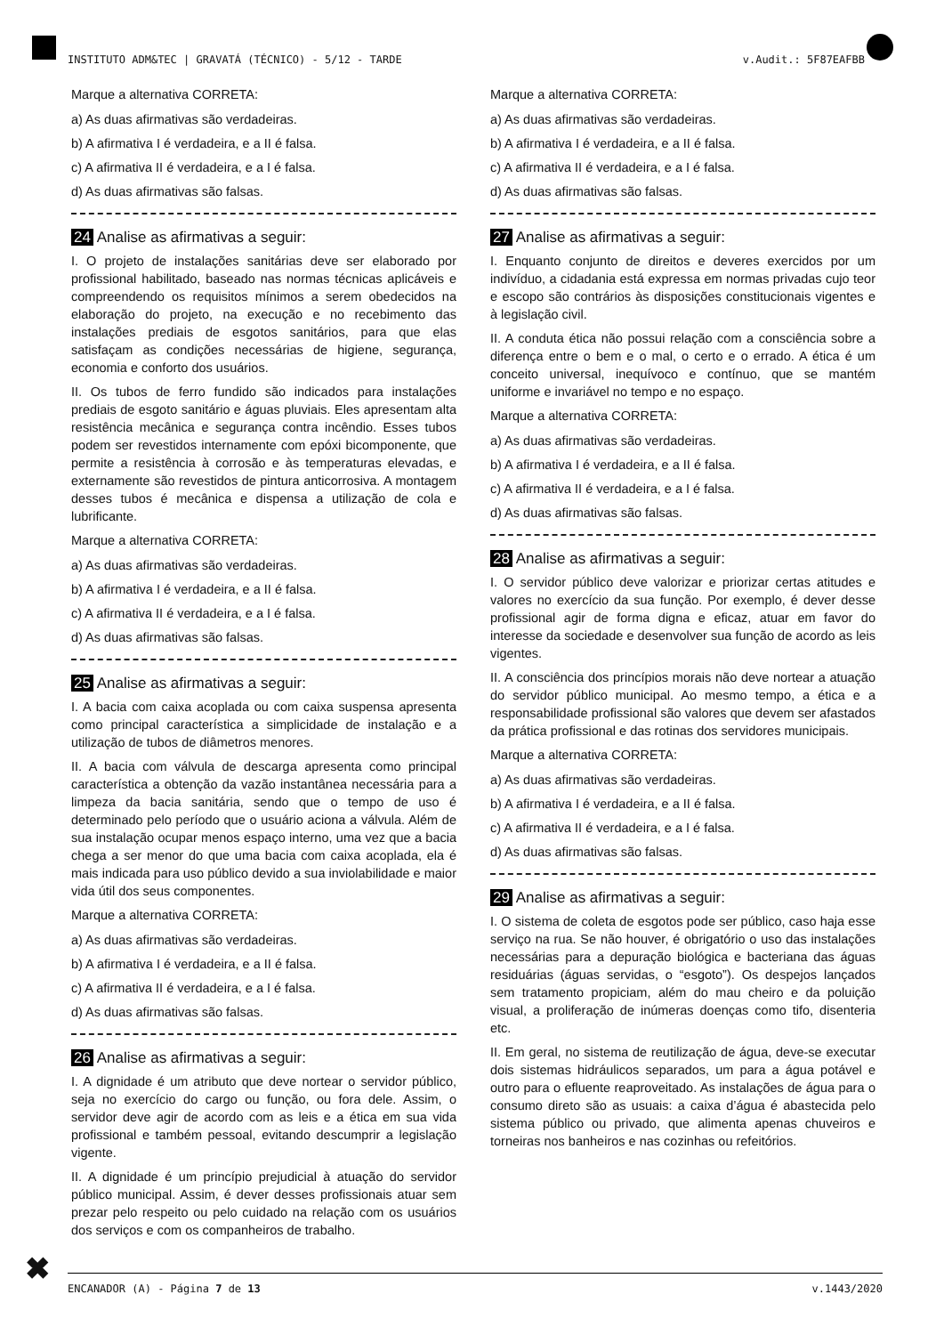INSTITUTO ADM&TEC | GRAVATÁ (TÉCNICO) - 5/12 - TARDE v.Audit.: 5F87EAFBB
Marque a alternativa CORRETA:
a) As duas afirmativas são verdadeiras.
b) A afirmativa I é verdadeira, e a II é falsa.
c) A afirmativa II é verdadeira, e a I é falsa.
d) As duas afirmativas são falsas.
24 Analise as afirmativas a seguir:
I. O projeto de instalações sanitárias deve ser elaborado por profissional habilitado, baseado nas normas técnicas aplicáveis e compreendendo os requisitos mínimos a serem obedecidos na elaboração do projeto, na execução e no recebimento das instalações prediais de esgotos sanitários, para que elas satisfaçam as condições necessárias de higiene, segurança, economia e conforto dos usuários.
II. Os tubos de ferro fundido são indicados para instalações prediais de esgoto sanitário e águas pluviais. Eles apresentam alta resistência mecânica e segurança contra incêndio. Esses tubos podem ser revestidos internamente com epóxi bicomponente, que permite a resistência à corrosão e às temperaturas elevadas, e externamente são revestidos de pintura anticorrosiva. A montagem desses tubos é mecânica e dispensa a utilização de cola e lubrificante.
Marque a alternativa CORRETA:
a) As duas afirmativas são verdadeiras.
b) A afirmativa I é verdadeira, e a II é falsa.
c) A afirmativa II é verdadeira, e a I é falsa.
d) As duas afirmativas são falsas.
25 Analise as afirmativas a seguir:
I. A bacia com caixa acoplada ou com caixa suspensa apresenta como principal característica a simplicidade de instalação e a utilização de tubos de diâmetros menores.
II. A bacia com válvula de descarga apresenta como principal característica a obtenção da vazão instantânea necessária para a limpeza da bacia sanitária, sendo que o tempo de uso é determinado pelo período que o usuário aciona a válvula. Além de sua instalação ocupar menos espaço interno, uma vez que a bacia chega a ser menor do que uma bacia com caixa acoplada, ela é mais indicada para uso público devido a sua inviolabilidade e maior vida útil dos seus componentes.
Marque a alternativa CORRETA:
a) As duas afirmativas são verdadeiras.
b) A afirmativa I é verdadeira, e a II é falsa.
c) A afirmativa II é verdadeira, e a I é falsa.
d) As duas afirmativas são falsas.
26 Analise as afirmativas a seguir:
I. A dignidade é um atributo que deve nortear o servidor público, seja no exercício do cargo ou função, ou fora dele. Assim, o servidor deve agir de acordo com as leis e a ética em sua vida profissional e também pessoal, evitando descumprir a legislação vigente.
II. A dignidade é um princípio prejudicial à atuação do servidor público municipal. Assim, é dever desses profissionais atuar sem prezar pelo respeito ou pelo cuidado na relação com os usuários dos serviços e com os companheiros de trabalho.
Marque a alternativa CORRETA:
a) As duas afirmativas são verdadeiras.
b) A afirmativa I é verdadeira, e a II é falsa.
c) A afirmativa II é verdadeira, e a I é falsa.
d) As duas afirmativas são falsas.
27 Analise as afirmativas a seguir:
I. Enquanto conjunto de direitos e deveres exercidos por um indivíduo, a cidadania está expressa em normas privadas cujo teor e escopo são contrários às disposições constitucionais vigentes e à legislação civil.
II. A conduta ética não possui relação com a consciência sobre a diferença entre o bem e o mal, o certo e o errado. A ética é um conceito universal, inequívoco e contínuo, que se mantém uniforme e invariável no tempo e no espaço.
Marque a alternativa CORRETA:
a) As duas afirmativas são verdadeiras.
b) A afirmativa I é verdadeira, e a II é falsa.
c) A afirmativa II é verdadeira, e a I é falsa.
d) As duas afirmativas são falsas.
28 Analise as afirmativas a seguir:
I. O servidor público deve valorizar e priorizar certas atitudes e valores no exercício da sua função. Por exemplo, é dever desse profissional agir de forma digna e eficaz, atuar em favor do interesse da sociedade e desenvolver sua função de acordo as leis vigentes.
II. A consciência dos princípios morais não deve nortear a atuação do servidor público municipal. Ao mesmo tempo, a ética e a responsabilidade profissional são valores que devem ser afastados da prática profissional e das rotinas dos servidores municipais.
Marque a alternativa CORRETA:
a) As duas afirmativas são verdadeiras.
b) A afirmativa I é verdadeira, e a II é falsa.
c) A afirmativa II é verdadeira, e a I é falsa.
d) As duas afirmativas são falsas.
29 Analise as afirmativas a seguir:
I. O sistema de coleta de esgotos pode ser público, caso haja esse serviço na rua. Se não houver, é obrigatório o uso das instalações necessárias para a depuração biológica e bacteriana das águas residuárias (águas servidas, o “esgoto”). Os despejos lançados sem tratamento propiciam, além do mau cheiro e da poluição visual, a proliferação de inúmeras doenças como tifo, disenteria etc.
II. Em geral, no sistema de reutilização de água, deve-se executar dois sistemas hidráulicos separados, um para a água potável e outro para o efluente reaproveitado. As instalações de água para o consumo direto são as usuais: a caixa d’água é abastecida pelo sistema público ou privado, que alimenta apenas chuveiros e torneiras nos banheiros e nas cozinhas ou refeitórios.
✖ ENCANADOR (A) - Página 7 de 13 v.1443/2020